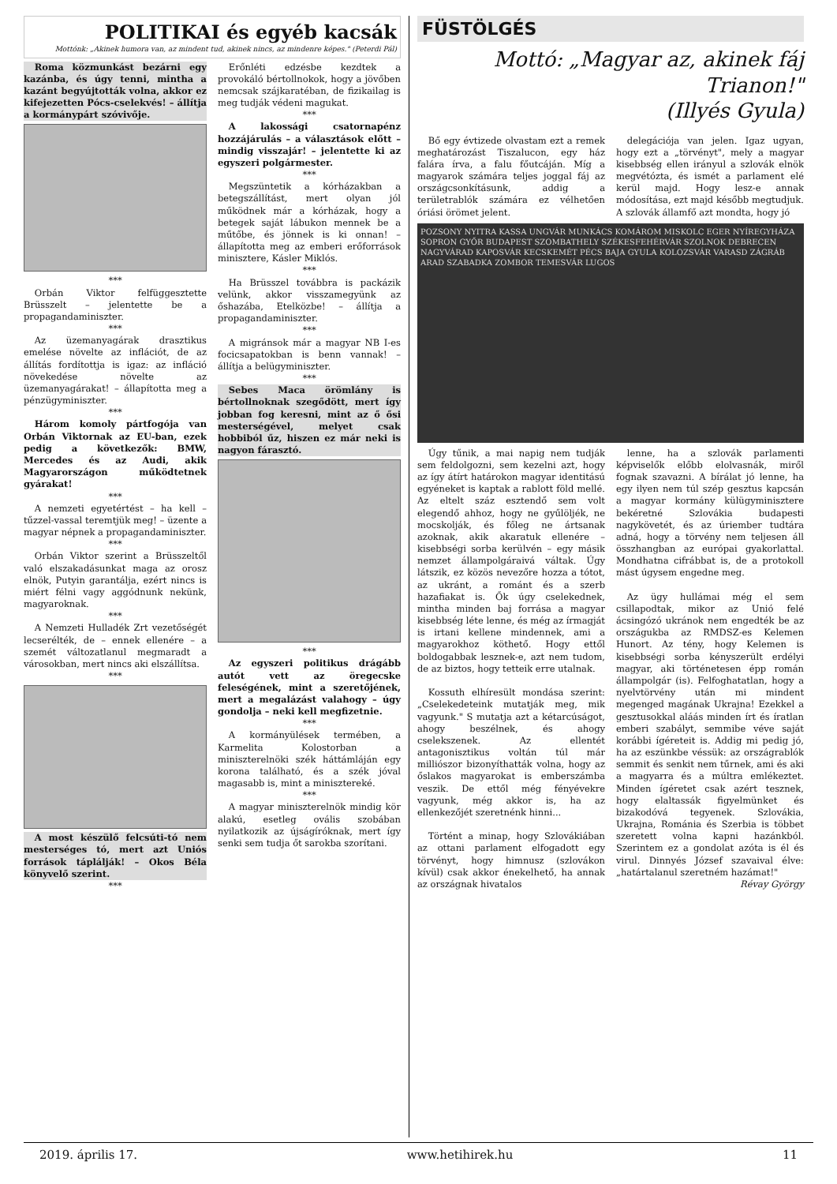POLITIKAI és egyéb kacsák
Mottónk: „Akinek humora van, az mindent tud, akinek nincs, az mindenre képes." (Peterdi Pál)
Roma közmunkást bezárni egy kazánba, és úgy tenni, mintha a kazánt begyújtották volna, akkor ez kifejezetten Pócs-cselekvés! – állítja a kormánypárt szóvivője.
***
Orbán Viktor felfüggesztette Brüsszelt – jelentette be a propagandaminiszter.
***
Az üzemanyagárak drasztikus emelése növelte az inflációt, de az állítás fordítottja is igaz: az infláció növekedése növelte az üzemanyagárakat! – állapította meg a pénzügyminiszter.
***
Három komoly pártfogója van Orbán Viktornak az EU-ban, ezek pedig a következők: BMW, Mercedes és az Audi, akik Magyarországon működtetnek gyárakat!
***
A nemzeti egyetértést – ha kell – tűzzel-vassal teremtjük meg! – üzente a magyar népnek a propagandaminiszter.
***
Orbán Viktor szerint a Brüsszeltől való elszakadásunkat maga az orosz elnök, Putyin garantálja, ezért nincs is miért félni vagy aggódnunk nekünk, magyaroknak.
***
A Nemzeti Hulladék Zrt vezetőségét lecserélték, de – ennek ellenére – a szemét változatlanul megmaradt a városokban, mert nincs aki elszállítsa.
***
A most készülő felcsúti-tó nem mesterséges tó, mert azt Uniós források táplálják! – Okos Béla könyvelő szerint.
***
Erőnléti edzésbe kezdtek a provokáló bértollnokok, hogy a jövőben nemcsak szájkaratéban, de fizikailag is meg tudják védeni magukat.
***
A lakossági csatornapénz hozzájárulás – a választások előtt – mindig visszajár! – jelentette ki az egyszeri polgármester.
***
Megszüntetik a kórházakban a betegszállítást, mert olyan jól működnek már a kórházak, hogy a betegek saját lábukon mennek be a műtőbe, és jönnek is ki onnan! – állapította meg az emberi erőforrások minisztere, Kásler Miklós.
***
Ha Brüsszel továbbra is packázik velünk, akkor visszamegyünk az őshazába, Etelközbe! – állítja a propagandaminiszter.
***
A migránsok már a magyar NB I-es focicsapatokban is benn vannak! – állítja a belügyminiszter.
***
Sebes Maca örömlány is bértollnoknak szegődött, mert így jobban fog keresni, mint az ő ősi mesterségével, melyet csak hobbiból űz, hiszen ez már neki is nagyon fárasztó.
***
Az egyszeri politikus drágább autót vett az öregecske feleségének, mint a szeretőjének, mert a megalázást valahogy – úgy gondolja – neki kell megfizetnie.
***
A kormányülések termében, a Karmelita Kolostorban a miniszterelnöki szék háttámláján egy korona található, és a szék jóval magasabb is, mint a minisztereké.
***
A magyar miniszterelnök mindig kör alakú, esetleg ovális szobában nyilatkozik az újságíróknak, mert így senki sem tudja őt sarokba szorítani.
FÜSTÖLGÉS
Mottó: „Magyar az, akinek fáj Trianon!"
(Illyés Gyula)
Bő egy évtizede olvastam ezt a remek meghatározást Tiszalucon, egy ház falára írva, a falu főutcáján. Míg a magyarok számára teljes joggal fáj az országcsonkításunk, addig a területrablók számára ez vélhetően óriási örömet jelent.
delegációja van jelen. Igaz ugyan, hogy ezt a „törvényt", mely a magyar kisebbség ellen irányul a szlovák elnök megvétózta, és ismét a parlament elé kerül majd. Hogy lesz-e annak módosítása, ezt majd később megtudjuk. A szlovák államfő azt mondta, hogy jó
POZSONY NYITRA KASSA UNGVÁR MUNKÁCS KOMÁROM MISKOLC EGER NYÍREGYHÁZA SOPRON GYŐR BUDAPEST SZOMBATHELY SZÉKESFEHÉRVÁR SZOLNOK DEBRECEN NAGYVÁRAD KAPOSVÁR KECSKEMÉT PÉCS BAJA GYULA KOLOZSVÁR VARASD ZÁGRÁB ARAD SZABADKA ZOMBOR TEMESVÁR LUGOS
Úgy tűnik, a mai napig nem tudják sem feldolgozni, sem kezelni azt, hogy az így átírt határokon magyar identitású egyéneket is kaptak a rablott föld mellé. Az eltelt száz esztendő sem volt elegendő ahhoz, hogy ne gyűlöljék, ne mocskolják, és főleg ne ártsanak azoknak, akik akaratuk ellenére – kisebbségi sorba kerülvén – egy másik nemzet állampolgáraivá váltak. Úgy látszik, ez közös nevezőre hozza a tótot, az ukránt, a románt és a szerb hazafiakat is. Ők úgy cselekednek, mintha minden baj forrása a magyar kisebbség léte lenne, és még az írmagját is irtani kellene mindennek, ami a magyarokhoz köthető. Hogy ettől boldogabbak lesznek-e, azt nem tudom, de az biztos, hogy tetteik erre utalnak.
Kossuth elhíresült mondása szerint: „Cselekedeteink mutatják meg, mik vagyunk." S mutatja azt a kétarcúságot, ahogy beszélnek, és ahogy cselekszenek. Az ellentét antagonisztikus voltán túl már milliószor bizonyíthatták volna, hogy az őslakos magyarokat is emberszámba veszik. De ettől még fényévekre vagyunk, még akkor is, ha az ellenkezőjét szeretnénk hinni...
Történt a minap, hogy Szlovákiában az ottani parlament elfogadott egy törvényt, hogy himnusz (szlovákon kívül) csak akkor énekelhető, ha annak az országnak hivatalos
lenne, ha a szlovák parlamenti képviselők előbb elolvasnák, miről fognak szavazni. A bírálat jó lenne, ha egy ilyen nem túl szép gesztus kapcsán a magyar kormány külügyminisztere bekéretné Szlovákia budapesti nagykövetét, és az úriember tudtára adná, hogy a törvény nem teljesen áll összhangban az európai gyakorlattal. Mondhatna cifrábbat is, de a protokoll mást úgysem engedne meg.
Az ügy hullámai még el sem csillapodtak, mikor az Unió felé ácsingózó ukránok nem engedték be az országukba az RMDSZ-es Kelemen Hunort. Az tény, hogy Kelemen is kisebbségi sorba kényszerült erdélyi magyar, aki történetesen épp román állampolgár (is). Felfoghatatlan, hogy a nyelvtörvény után mi mindent megenged magának Ukrajna! Ezekkel a gesztusokkal aláás minden írt és íratlan emberi szabályt, semmibe véve saját korábbi ígéreteit is. Addig mi pedig jó, ha az eszünkbe véssük: az országrablók semmit és senkit nem tűrnek, ami és aki a magyarra és a múltra emlékeztet. Minden ígéretet csak azért tesznek, hogy elaltassák figyelmünket és bizakodóvá tegyenek. Szlovákia, Ukrajna, Románia és Szerbia is többet szeretett volna kapni hazánkból. Szerintem ez a gondolat azóta is él és virul. Dinnyés József szavaival élve: „határtalanul szeretném hazámat!"
Révay György
2019. április 17. www.hetihirek.hu 11